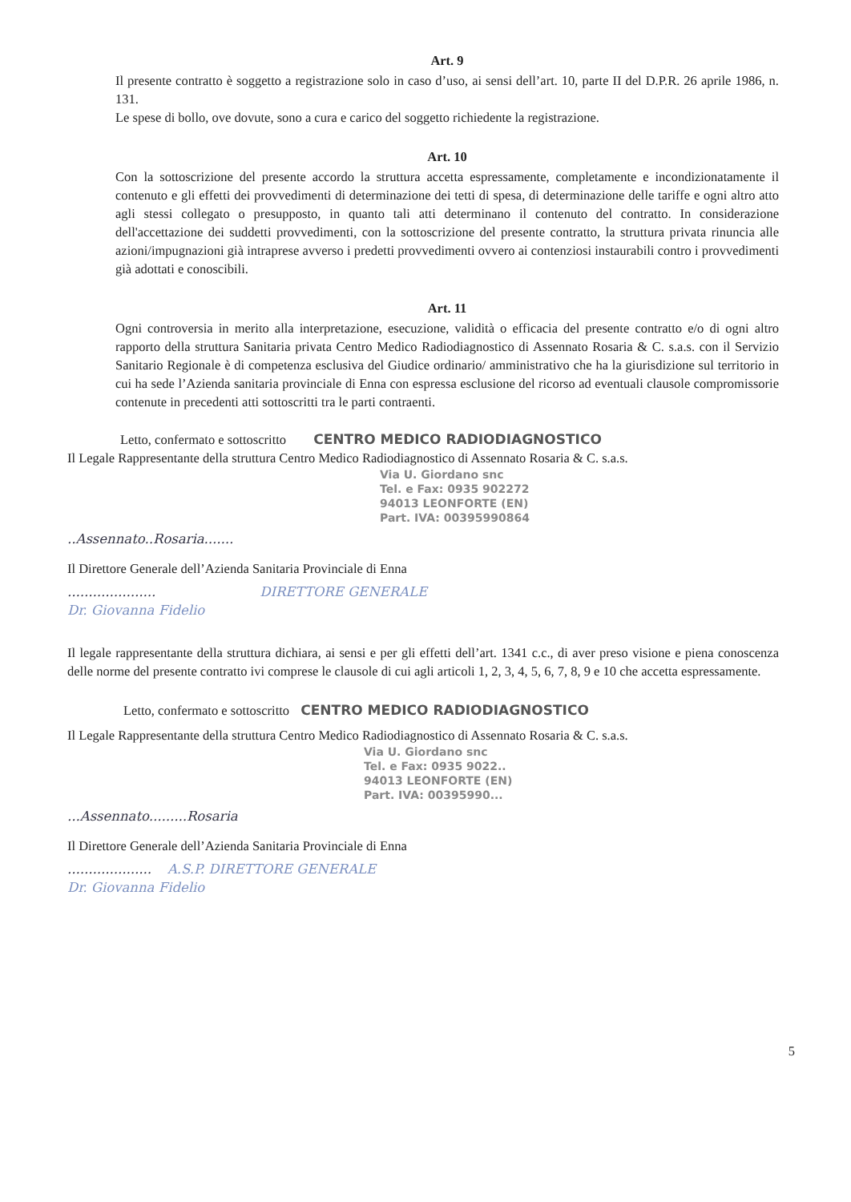Art. 9
Il presente contratto è soggetto a registrazione solo in caso d’uso, ai sensi dell’art. 10, parte II del D.P.R. 26 aprile 1986, n. 131.
Le spese di bollo, ove dovute, sono a cura e carico del soggetto richiedente la registrazione.
Art. 10
Con la sottoscrizione del presente accordo la struttura accetta espressamente, completamente e incondizionatamente il contenuto e gli effetti dei provvedimenti di determinazione dei tetti di spesa, di determinazione delle tariffe e ogni altro atto agli stessi collegato o presupposto, in quanto tali atti determinano il contenuto del contratto. In considerazione dell'accettazione dei suddetti provvedimenti, con la sottoscrizione del presente contratto, la struttura privata rinuncia alle azioni/impugnazioni già intraprese avverso i predetti provvedimenti ovvero ai contenziosi instaurabili contro i provvedimenti già adottati e conoscibili.
Art. 11
Ogni controversia in merito alla interpretazione, esecuzione, validità o efficacia del presente contratto e/o di ogni altro rapporto della struttura Sanitaria privata Centro Medico Radiodiagnostico di Assennato Rosaria & C. s.a.s. con il Servizio Sanitario Regionale è di competenza esclusiva del Giudice ordinario/ amministrativo che ha la giurisdizione sul territorio in cui ha sede l’Azienda sanitaria provinciale di Enna con espressa esclusione del ricorso ad eventuali clausole compromissorie contenute in precedenti atti sottoscritti tra le parti contraenti.
Letto, confermato e sottoscritto CENTRO MEDICO RADIODIAGNOSTICO
Il Legale Rappresentante della struttura Centro Medico Radiodiagnostico di Assennato Rosaria & C. s.a.s.
Via U. Giordano snc
Tel. e Fax: 0935 902272
94013 LEONFORTE (EN)
Part. IVA: 00395990864
..Assennato..Rosaria.......
Il Direttore Generale dell’Azienda Sanitaria Provinciale di Enna
..................... DIRETTORE GENERALE
Dr. Giovanna Fidelio
Il legale rappresentante della struttura dichiara, ai sensi e per gli effetti dell’art. 1341 c.c., di aver preso visione e piena conoscenza delle norme del presente contratto ivi comprese le clausole di cui agli articoli 1, 2, 3, 4, 5, 6, 7, 8, 9 e 10 che accetta espressamente.
Letto, confermato e sottoscritto CENTRO MEDICO RADIODIAGNOSTICO
Il Legale Rappresentante della struttura Centro Medico Radiodiagnostico di Assennato Rosaria & C. s.a.s.
Via U. Giordano snc
Tel. e Fax: 0935 9022..
94013 LEONFORTE (EN)
Part. IVA: 00395990...
...Assennato.........Rosaria
Il Direttore Generale dell’Azienda Sanitaria Provinciale di Enna
.................... A.S.P. DIRETTORE GENERALE
Dr. Giovanna Fidelio
5